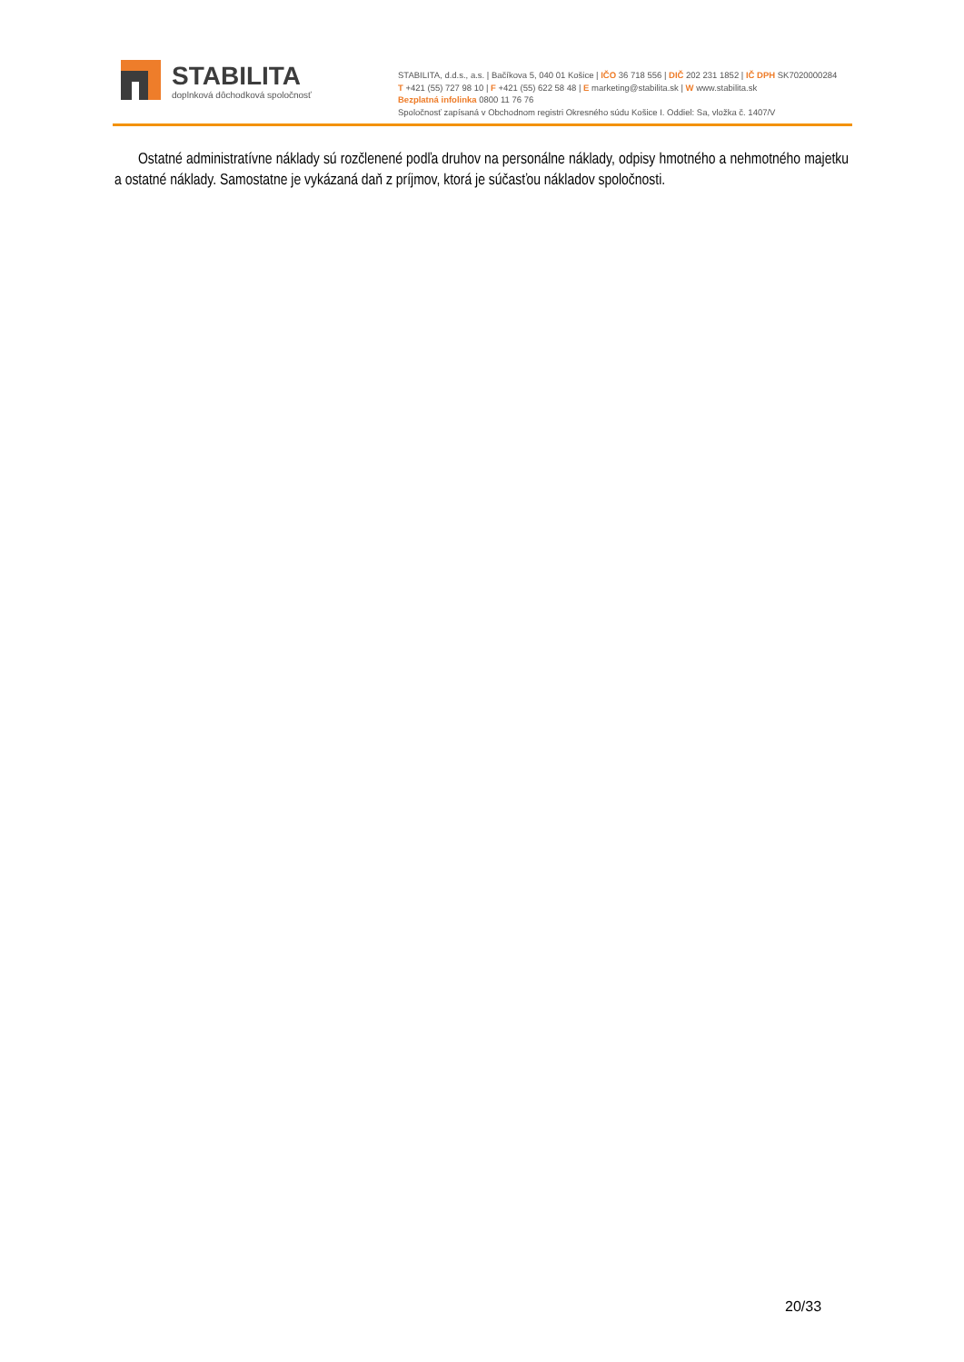STABILITA
doplnková dôchodková spoločnosť
STABILITA, d.d.s., a.s. | Bačíkova 5, 040 01 Košice | IČO 36 718 556 | DIČ 202 231 1852 | IČ DPH SK7020000284
T +421 (55) 727 98 10 | F +421 (55) 622 58 48 | E marketing@stabilita.sk | W www.stabilita.sk
Bezplatná infolinka 0800 11 76 76
Spoločnosť zapísaná v Obchodnom registri Okresného súdu Košice I. Oddiel: Sa, vložka č. 1407/V
Ostatné administratívne náklady sú rozčlenené podľa druhov na personálne náklady, odpisy hmotného a nehmotného majetku a ostatné náklady. Samostatne je vykázaná daň z príjmov, ktorá je súčasťou nákladov spoločnosti.
20/33